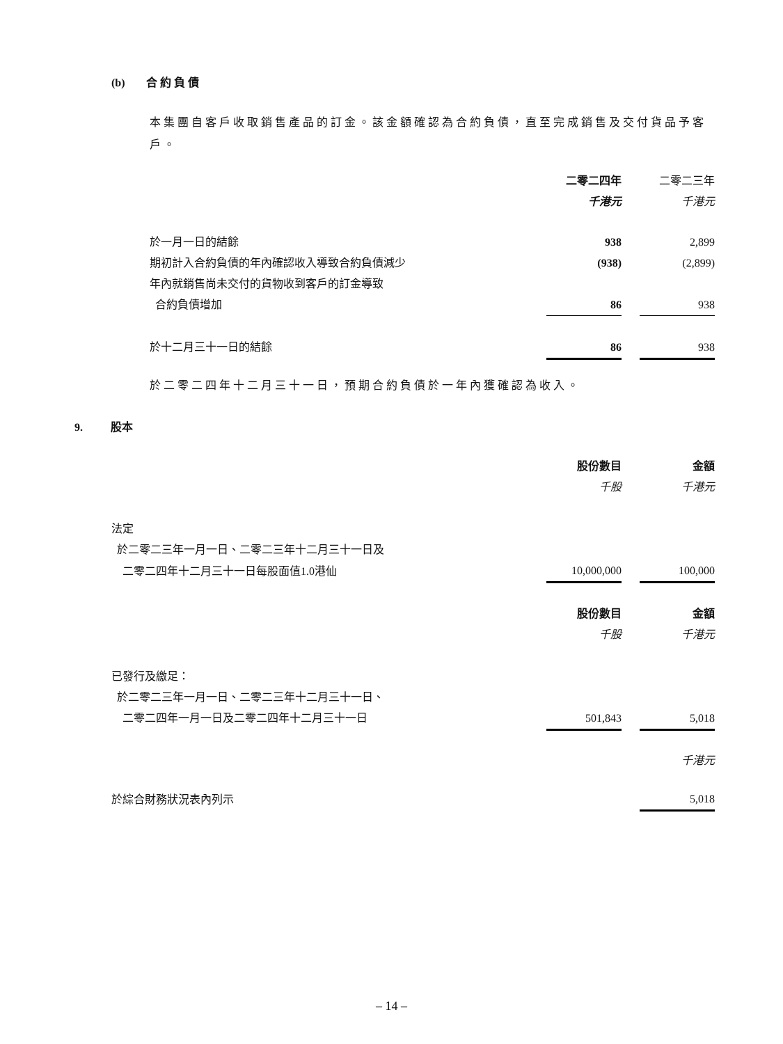(b) 合約負債
本集團自客戶收取銷售產品的訂金。該金額確認為合約負債，直至完成銷售及交付貨品予客戶。
| | 二零二四年 | | 二零二三年 |
| --- | --- | --- | --- |
| | 千港元 | | 千港元 |
| 於一月一日的結餘 | 938 | | 2,899 |
| 期初計入合約負債的年內確認收入導致合約負債減少 | (938) | | (2,899) |
| 年內就銷售尚未交付的貨物收到客戶的訂金導致 | | | |
| 合約負債增加 | 86 | | 938 |
| 於十二月三十一日的結餘 | 86 | | 938 |
於二零二四年十二月三十一日，預期合約負債於一年內獲確認為收入。
9. 股本
| | 股份數目 | | 金額 |
| --- | --- | --- | --- |
| | 千股 | | 千港元 |
| 法定 | | | |
| 於二零二三年一月一日、二零二三年十二月三十一日及 | | | |
| 二零二四年十二月三十一日每股面值1.0港仙 | 10,000,000 | | 100,000 |
| | 股份數目 | | 金額 |
| | 千股 | | 千港元 |
| 已發行及繳足： | | | |
| 於二零二三年一月一日、二零二三年十二月三十一日、 | | | |
| 二零二四年一月一日及二零二四年十二月三十一日 | 501,843 | | 5,018 |
| | | | 千港元 |
| 於綜合財務狀況表內列示 | | | 5,018 |
– 14 –